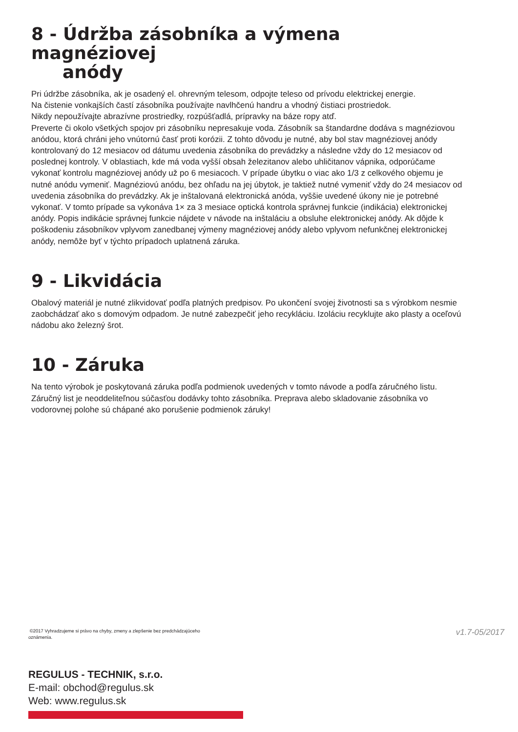8 - Údržba zásobníka a výmena magnéziovej
anódy
Pri údržbe zásobníka, ak je osadený el. ohrevným telesom, odpojte teleso od prívodu elektrickej energie.
Na čistenie vonkajších častí zásobníka používajte navlhčenú handru a vhodný čistiaci prostriedok.
Nikdy nepoužívajte abrazívne prostriedky, rozpúšťadlá, prípravky na báze ropy atď.
Preverte či okolo všetkých spojov pri zásobníku nepresakuje voda. Zásobník sa štandardne dodáva s magnéziovou anódou, ktorá chráni jeho vnútornú časť proti korózii. Z tohto dôvodu je nutné, aby bol stav magnéziovej anódy kontrolovaný do 12 mesiacov od dátumu uvedenia zásobníka do prevádzky a následne vždy do 12 mesiacov od poslednej kontroly. V oblastiach, kde má voda vyšší obsah železitanov alebo uhličitanov vápnika, odporúčame vykonať kontrolu magnéziovej anódy už po 6 mesiacoch. V prípade úbytku o viac ako 1/3 z celkového objemu je nutné anódu vymeniť. Magnéziovú anódu, bez ohľadu na jej úbytok, je taktiež nutné vymeniť vždy do 24 mesiacov od uvedenia zásobníka do prevádzky. Ak je inštalovaná elektronická anóda, vyššie uvedené úkony nie je potrebné vykonať. V tomto prípade sa vykonáva 1× za 3 mesiace optická kontrola správnej funkcie (indikácia) elektronickej anódy. Popis indikácie správnej funkcie nájdete v návode na inštaláciu a obsluhe elektronickej anódy. Ak dôjde k poškodeniu zásobníkov vplyvom zanedbanej výmeny magnéziovej anódy alebo vplyvom nefunkčnej elektronickej anódy, nemôže byť v týchto prípadoch uplatnená záruka.
9 - Likvidácia
Obalový materiál je nutné zlikvidovať podľa platných predpisov. Po ukončení svojej životnosti sa s výrobkom nesmie zaobchádzať ako s domovým odpadom. Je nutné zabezpečiť jeho recykláciu. Izoláciu recyklujte ako plasty a oceľovú nádobu ako železný šrot.
10 - Záruka
Na tento výrobok je poskytovaná záruka podľa podmienok uvedených v tomto návode a podľa záručného listu. Záručný list je neoddeliteľnou súčasťou dodávky tohto zásobníka. Preprava alebo skladovanie zásobníka vo vodorovnej polohe sú chápané ako porušenie podmienok záruky!
©2017 Vyhradzujeme si právo na chyby, zmeny a zlepšenie bez predchádzajúceho oznámenia.
v1.7-05/2017
REGULUS - TECHNIK, s.r.o.
E-mail: obchod@regulus.sk
Web: www.regulus.sk